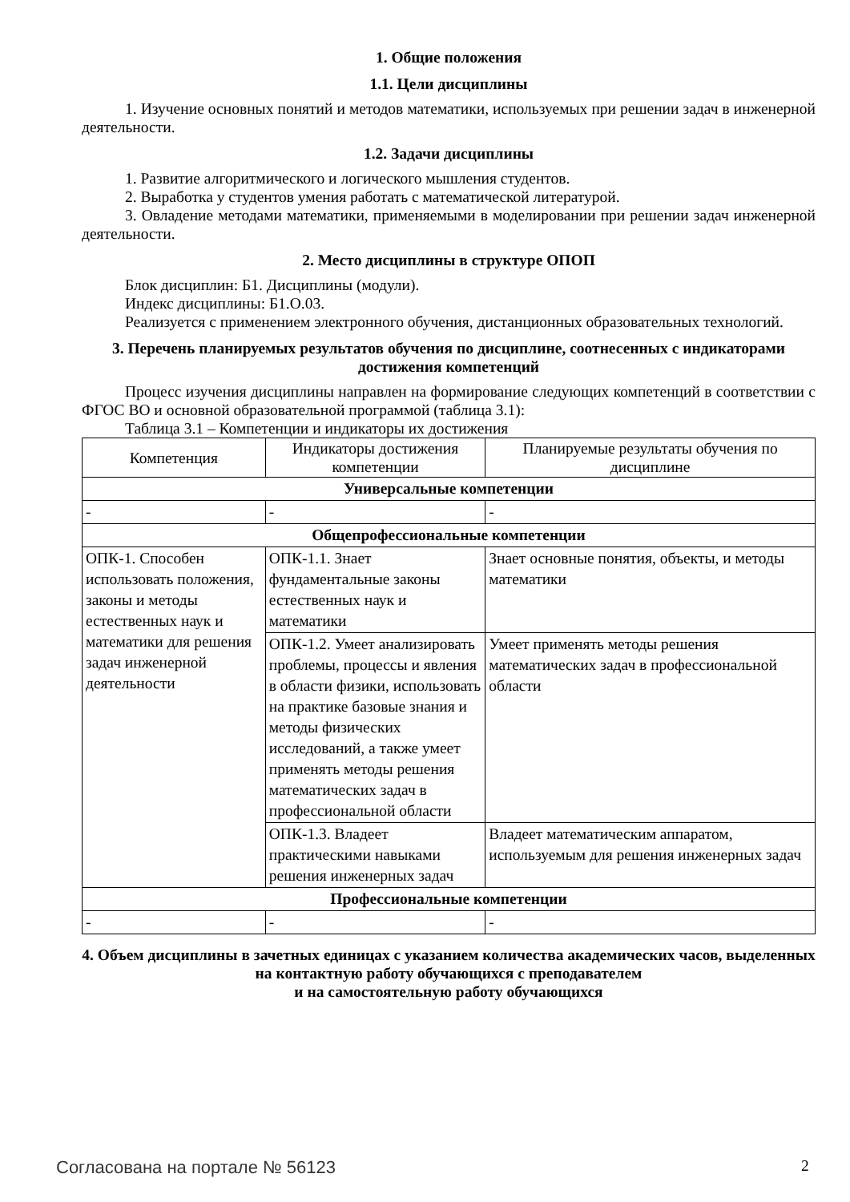1. Общие положения
1.1. Цели дисциплины
1. Изучение основных понятий и методов математики, используемых при решении задач в инженерной деятельности.
1.2. Задачи дисциплины
1. Развитие алгоритмического и логического мышления студентов.
2. Выработка у студентов умения работать с математической литературой.
3. Овладение методами математики, применяемыми в моделировании при решении задач инженерной деятельности.
2. Место дисциплины в структуре ОПОП
Блок дисциплин: Б1. Дисциплины (модули).
Индекс дисциплины: Б1.О.03.
Реализуется с применением электронного обучения, дистанционных образовательных технологий.
3. Перечень планируемых результатов обучения по дисциплине, соотнесенных с индикаторами достижения компетенций
Процесс изучения дисциплины направлен на формирование следующих компетенций в соответствии с ФГОС ВО и основной образовательной программой (таблица 3.1):
Таблица 3.1 – Компетенции и индикаторы их достижения
| Компетенция | Индикаторы достижения компетенции | Планируемые результаты обучения по дисциплине |
| --- | --- | --- |
| Универсальные компетенции | | |
| - | - | - |
| Общепрофессиональные компетенции | | |
| ОПК-1. Способен использовать положения, законы и методы естественных наук и математики для решения задач инженерной деятельности | ОПК-1.1. Знает фундаментальные законы естественных наук и математики | Знает основные понятия, объекты, и методы математики |
| | ОПК-1.2. Умеет анализировать проблемы, процессы и явления в области физики, использовать на практике базовые знания и методы физических исследований, а также умеет применять методы решения математических задач в профессиональной области | Умеет применять методы решения математических задач в профессиональной области |
| | ОПК-1.3. Владеет практическими навыками решения инженерных задач | Владеет математическим аппаратом, используемым для решения инженерных задач |
| Профессиональные компетенции | | |
| - | - | - |
4. Объем дисциплины в зачетных единицах с указанием количества академических часов, выделенных на контактную работу обучающихся с преподавателем
и на самостоятельную работу обучающихся
Согласована на портале № 56123 2